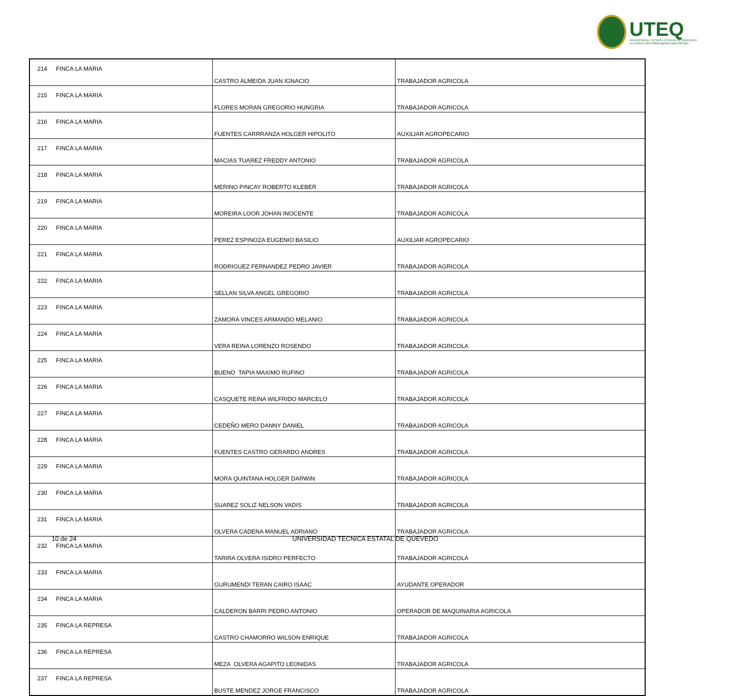UTEQ
UNIVERSIDAD TECNICA ESTATAL DE QUEVEDO
La primera universidad agropecuaria del país
| 214 | FINCA LA MARIA | CASTRO ALMEIDA JUAN IGNACIO | TRABAJADOR AGRICOLA |
| 215 | FINCA LA MARIA | FLORES MORAN GREGORIO HUNGRIA | TRABAJADOR AGRICOLA |
| 216 | FINCA LA MARIA | FUENTES CARRRANZA HOLGER HIPOLITO | AUXILIAR AGROPECARIO |
| 217 | FINCA LA MARIA | MACIAS TUAREZ FREDDY ANTONIO | TRABAJADOR AGRICOLA |
| 218 | FINCA LA MARIA | MERINO PINCAY ROBERTO KLEBER | TRABAJADOR AGRICOLA |
| 219 | FINCA LA MARIA | MOREIRA LOOR JOHAN INOCENTE | TRABAJADOR AGRICOLA |
| 220 | FINCA LA MARIA | PEREZ ESPINOZA EUGENIO BASILIO | AUXILIAR AGROPECARIO |
| 221 | FINCA LA MARIA | RODRIGUEZ FERNANDEZ PEDRO JAVIER | TRABAJADOR AGRICOLA |
| 222 | FINCA LA MARIA | SELLAN SILVA ANGEL GREGORIO | TRABAJADOR AGRICOLA |
| 223 | FINCA LA MARIA | ZAMORA VINCES ARMANDO MELANIO | TRABAJADOR AGRICOLA |
| 224 | FINCA LA MARIA | VERA REINA LORENZO ROSENDO | TRABAJADOR AGRICOLA |
| 225 | FINCA LA MARIA | BUENO TAPIA MAXIMO RUFINO | TRABAJADOR AGRICOLA |
| 226 | FINCA LA MARIA | CASQUETE REINA WILFRIDO MARCELO | TRABAJADOR AGRICOLA |
| 227 | FINCA LA MARIA | CEDEÑO MERO DANNY DANIEL | TRABAJADOR AGRICOLA |
| 228 | FINCA LA MARIA | FUENTES CASTRO GERARDO ANDRES | TRABAJADOR AGRICOLA |
| 229 | FINCA LA MARIA | MORA QUINTANA HOLGER DARWIN | TRABAJADOR AGRICOLA |
| 230 | FINCA LA MARIA | SUAREZ SOLIZ NELSON VADIS | TRABAJADOR AGRICOLA |
| 231 | FINCA LA MARIA | OLVERA CADENA MANUEL ADRIANO | TRABAJADOR AGRICOLA |
| 232 | FINCA LA MARIA | TARIRA OLVERA ISIDRO PERFECTO | TRABAJADOR AGRICOLA |
| 233 | FINCA LA MARIA | GURUMENDI TERAN CAIRO ISAAC | AYUDANTE OPERADOR |
| 234 | FINCA LA MARIA | CALDERON BARRI PEDRO ANTONIO | OPERADOR DE MAQUINARIA AGRICOLA |
| 235 | FINCA LA REPRESA | CASTRO CHAMORRO WILSON ENRIQUE | TRABAJADOR AGRICOLA |
| 236 | FINCA LA REPRESA | MEZA OLVERA AGAPITO LEONIDAS | TRABAJADOR AGRICOLA |
| 237 | FINCA LA REPRESA | BUSTE MENDEZ JORGE FRANCISCO | TRABAJADOR AGRICOLA |
10 de 24 UNIVERSIDAD TECNICA ESTATAL DE QUEVEDO